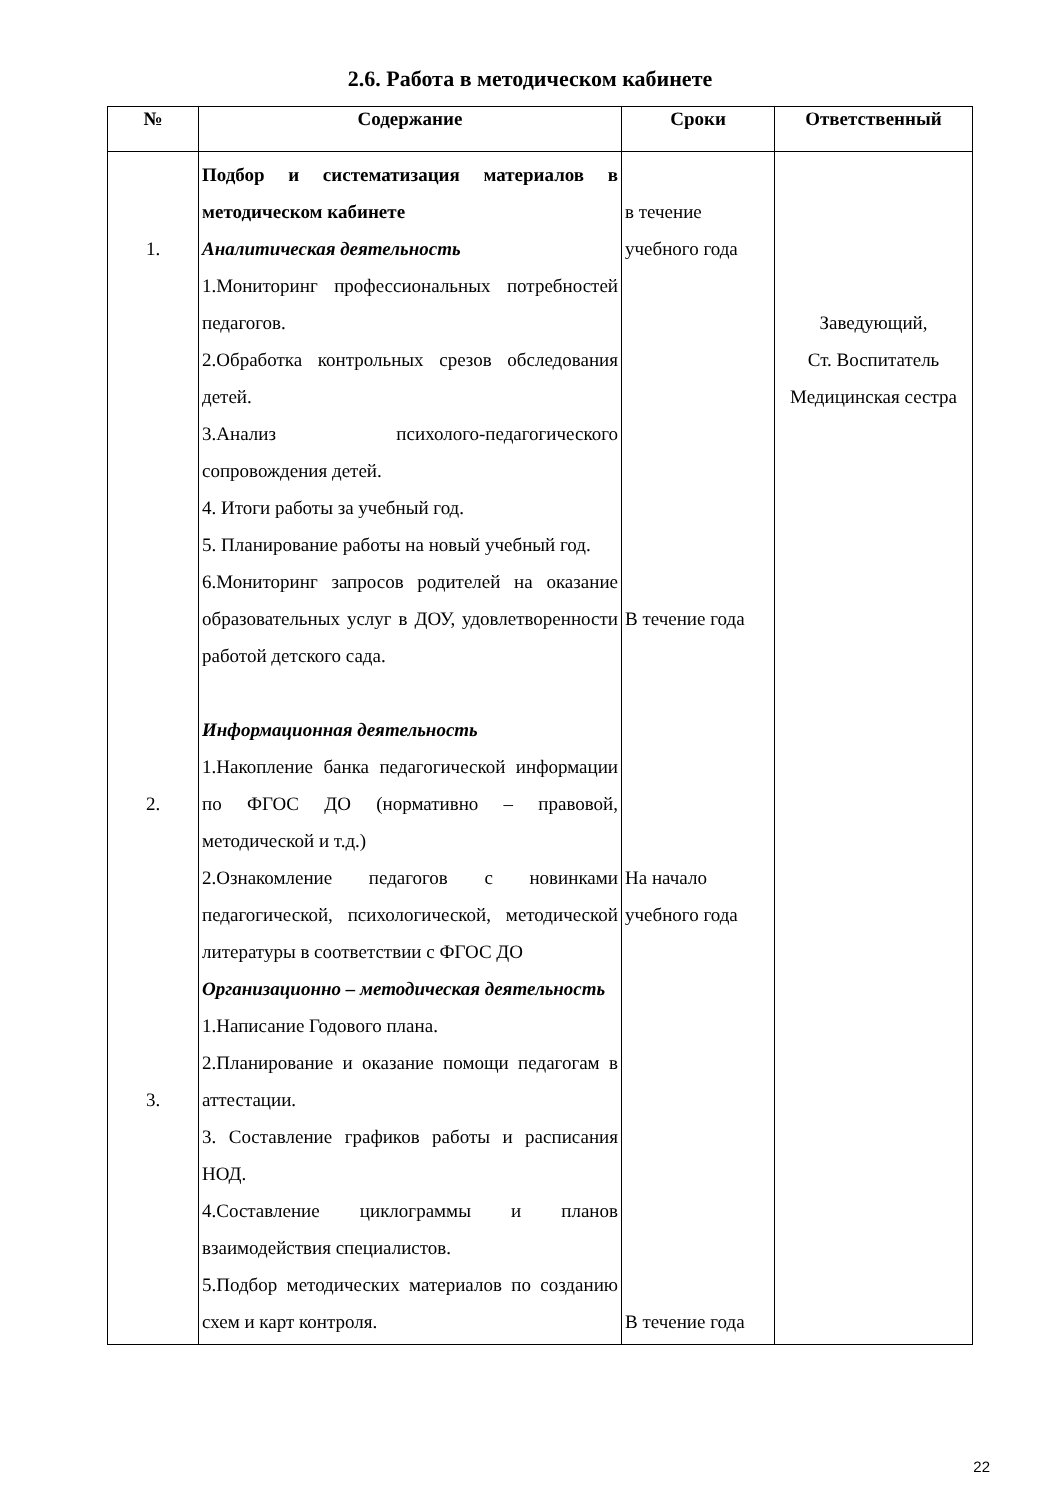2.6. Работа в методическом кабинете
| № | Содержание | Сроки | Ответственный |
| --- | --- | --- | --- |
| 1. 2. 3. | Подбор и систематизация материалов в методическом кабинете Аналитическая деятельность 1.Мониторинг профессиональных потребностей педагогов. 2.Обработка контрольных срезов обследования детей. 3.Анализ психолого-педагогического сопровождения детей. 4. Итоги работы за учебный год. 5. Планирование работы на новый учебный год. 6.Мониторинг запросов родителей на оказание образовательных услуг в ДОУ, удовлетворенности работой детского сада. Информационная деятельность 1.Накопление банка педагогической информации по ФГОС ДО (нормативно – правовой, методической и т.д.) 2.Ознакомление педагогов с новинками педагогической, психологической, методической литературы в соответствии с ФГОС ДО Организационно – методическая деятельность 1.Написание Годового плана. 2.Планирование и оказание помощи педагогам в аттестации. 3. Составление графиков работы и расписания НОД. 4.Составление циклограммы и планов взаимодействия специалистов. 5.Подбор методических материалов по созданию схем и карт контроля. | в течение учебного года В течение года На начало учебного года В течение года | Заведующий, Ст. Воспитатель Медицинская сестра |
22